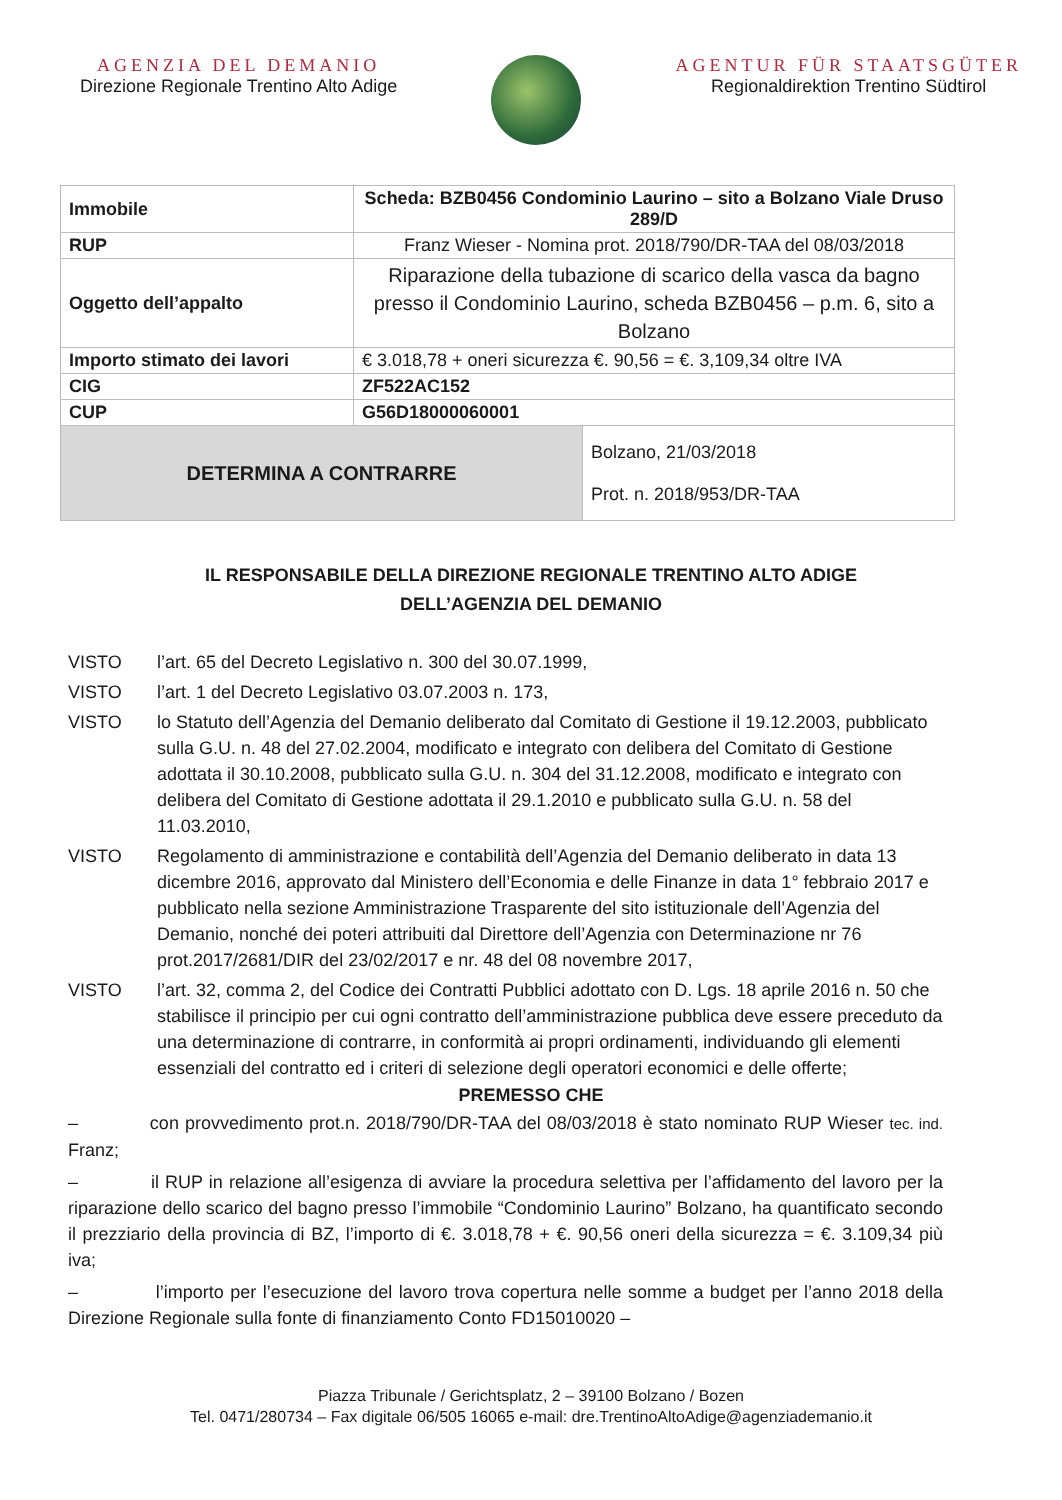AGENZIA DEL DEMANIO
Direzione Regionale Trentino Alto Adige
AGENTUR FÜR STAATSGÜTER
Regionaldirektion Trentino Südtirol
| Immobile | Scheda: BZB0456 Condominio Laurino – sito a Bolzano Viale Druso 289/D | |
| RUP | Franz Wieser - Nomina prot. 2018/790/DR-TAA del 08/03/2018 | |
| Oggetto dell’appalto | Riparazione della tubazione di scarico della vasca da bagno presso il Condominio Laurino, scheda BZB0456 – p.m. 6, sito a Bolzano | |
| Importo stimato dei lavori | € 3.018,78 + oneri sicurezza €. 90,56 = €. 3,109,34 oltre IVA | |
| CIG | ZF522AC152 | |
| CUP | G56D18000060001 | |
| DETERMINA A CONTRARRE | | Bolzano, 21/03/2018 Prot. n. 2018/953/DR-TAA |
IL RESPONSABILE DELLA DIREZIONE REGIONALE TRENTINO ALTO ADIGE
DELL’AGENZIA DEL DEMANIO
VISTO l’art. 65 del Decreto Legislativo n. 300 del 30.07.1999,
VISTO l’art. 1 del Decreto Legislativo 03.07.2003 n. 173,
VISTO lo Statuto dell’Agenzia del Demanio deliberato dal Comitato di Gestione il 19.12.2003, pubblicato sulla G.U. n. 48 del 27.02.2004, modificato e integrato con delibera del Comitato di Gestione adottata il 30.10.2008, pubblicato sulla G.U. n. 304 del 31.12.2008, modificato e integrato con delibera del Comitato di Gestione adottata il 29.1.2010 e pubblicato sulla G.U. n. 58 del 11.03.2010,
VISTO Regolamento di amministrazione e contabilità dell’Agenzia del Demanio deliberato in data 13 dicembre 2016, approvato dal Ministero dell’Economia e delle Finanze in data 1° febbraio 2017 e pubblicato nella sezione Amministrazione Trasparente del sito istituzionale dell’Agenzia del Demanio, nonché dei poteri attribuiti dal Direttore dell’Agenzia con Determinazione nr 76 prot.2017/2681/DIR del 23/02/2017 e nr. 48 del 08 novembre 2017,
VISTO l’art. 32, comma 2, del Codice dei Contratti Pubblici adottato con D. Lgs. 18 aprile 2016 n. 50 che stabilisce il principio per cui ogni contratto dell’amministrazione pubblica deve essere preceduto da una determinazione di contrarre, in conformità ai propri ordinamenti, individuando gli elementi essenziali del contratto ed i criteri di selezione degli operatori economici e delle offerte;
PREMESSO CHE
– con provvedimento prot.n. 2018/790/DR-TAA del 08/03/2018 è stato nominato RUP Wieser tec. ind. Franz;
– il RUP in relazione all’esigenza di avviare la procedura selettiva per l’affidamento del lavoro per la riparazione dello scarico del bagno presso l’immobile “Condominio Laurino” Bolzano, ha quantificato secondo il prezziario della provincia di BZ, l’importo di €. 3.018,78 + €. 90,56 oneri della sicurezza = €. 3.109,34 più iva;
– l’importo per l’esecuzione del lavoro trova copertura nelle somme a budget per l’anno 2018 della Direzione Regionale sulla fonte di finanziamento Conto FD15010020 –
Piazza Tribunale / Gerichtsplatz, 2 – 39100 Bolzano / Bozen
Tel. 0471/280734 – Fax digitale 06/505 16065 e-mail: dre.TrentinoAltoAdige@agenziademanio.it